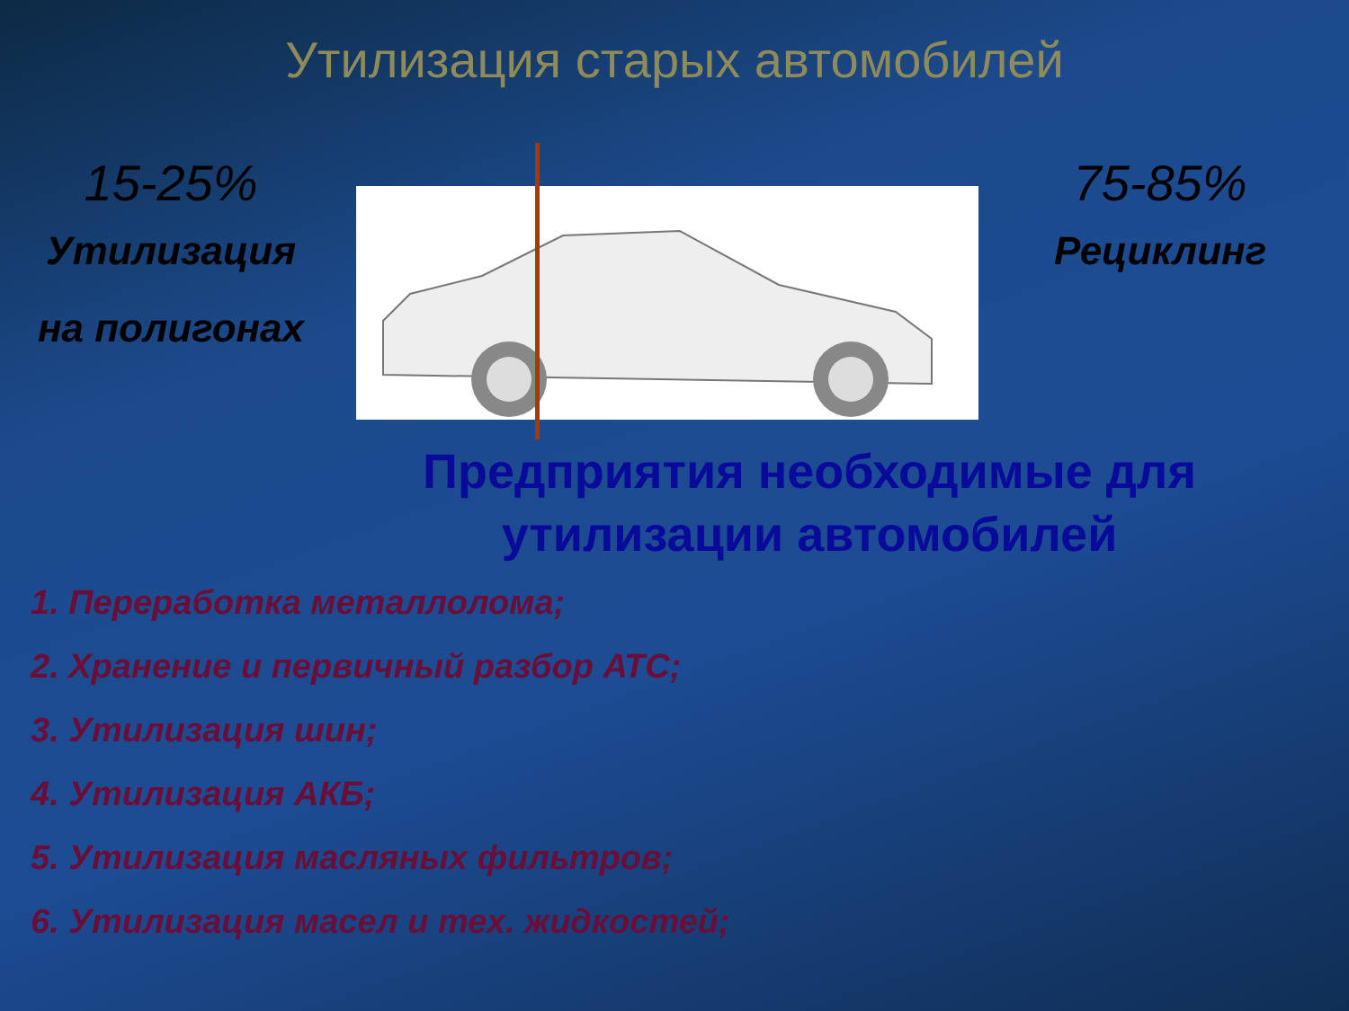Утилизация старых автомобилей
15-25%
Утилизация
на полигонах
75-85%
Рециклинг
Предприятия необходимые для
утилизации автомобилей
1. Переработка металлолома;
2. Хранение и первичный разбор АТС;
3. Утилизация шин;
4. Утилизация АКБ;
5. Утилизация масляных фильтров;
6. Утилизация масел и тех. жидкостей;